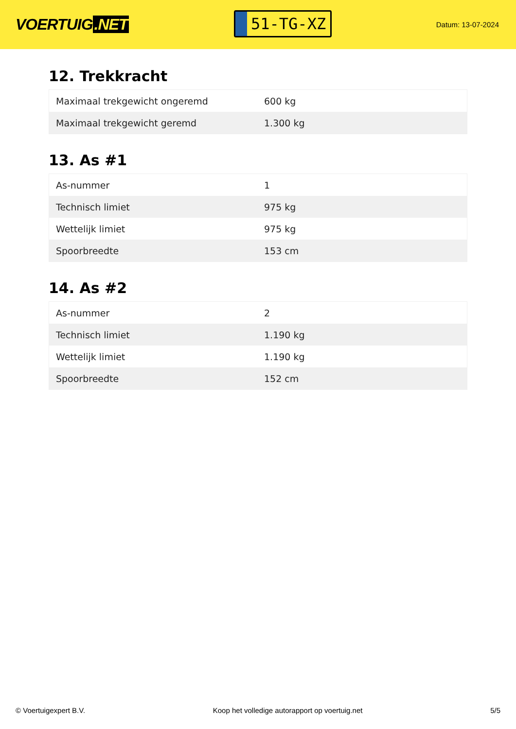VOERTUIG.NET
51-TG-XZ
Datum: 13-07-2024
12. Trekkracht
| Maximaal trekgewicht ongeremd | 600 kg |
| Maximaal trekgewicht geremd | 1.300 kg |
13. As #1
| As-nummer | 1 |
| Technisch limiet | 975 kg |
| Wettelijk limiet | 975 kg |
| Spoorbreedte | 153 cm |
14. As #2
| As-nummer | 2 |
| Technisch limiet | 1.190 kg |
| Wettelijk limiet | 1.190 kg |
| Spoorbreedte | 152 cm |
© Voertuigexpert B.V. Koop het volledige autorapport op voertuig.net 5/5